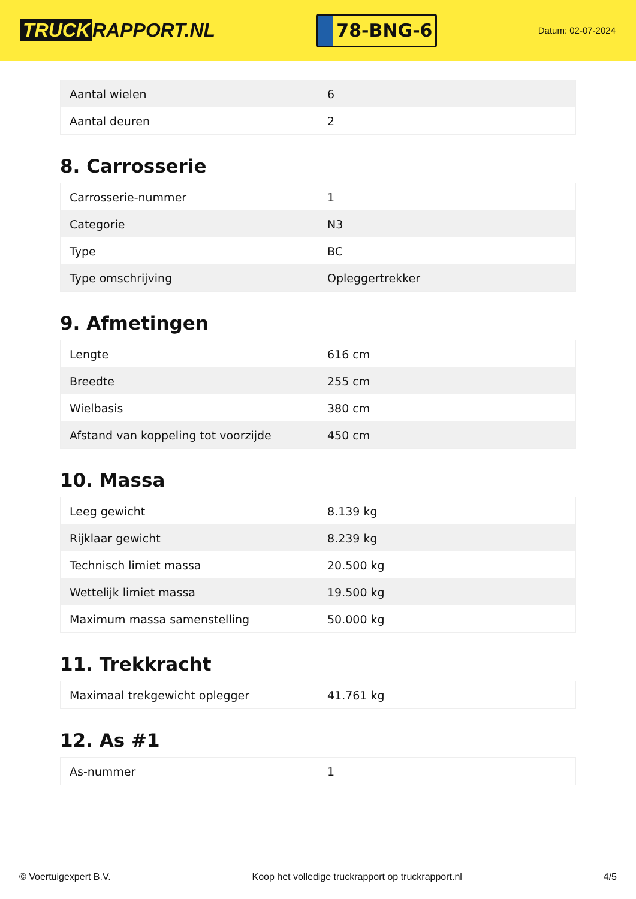TRUCK RAPPORT.NL
78-BNG-6
Datum: 02-07-2024
| Aantal wielen | 6 |
| Aantal deuren | 2 |
8. Carrosserie
| Carrosserie-nummer | 1 |
| Categorie | N3 |
| Type | BC |
| Type omschrijving | Opleggertrekker |
9. Afmetingen
| Lengte | 616 cm |
| Breedte | 255 cm |
| Wielbasis | 380 cm |
| Afstand van koppeling tot voorzijde | 450 cm |
10. Massa
| Leeg gewicht | 8.139 kg |
| Rijklaar gewicht | 8.239 kg |
| Technisch limiet massa | 20.500 kg |
| Wettelijk limiet massa | 19.500 kg |
| Maximum massa samenstelling | 50.000 kg |
11. Trekkracht
| Maximaal trekgewicht oplegger | 41.761 kg |
12. As #1
| As-nummer | 1 |
© Voertuigexpert B.V. Koop het volledige truckrapport op truckrapport.nl 4/5